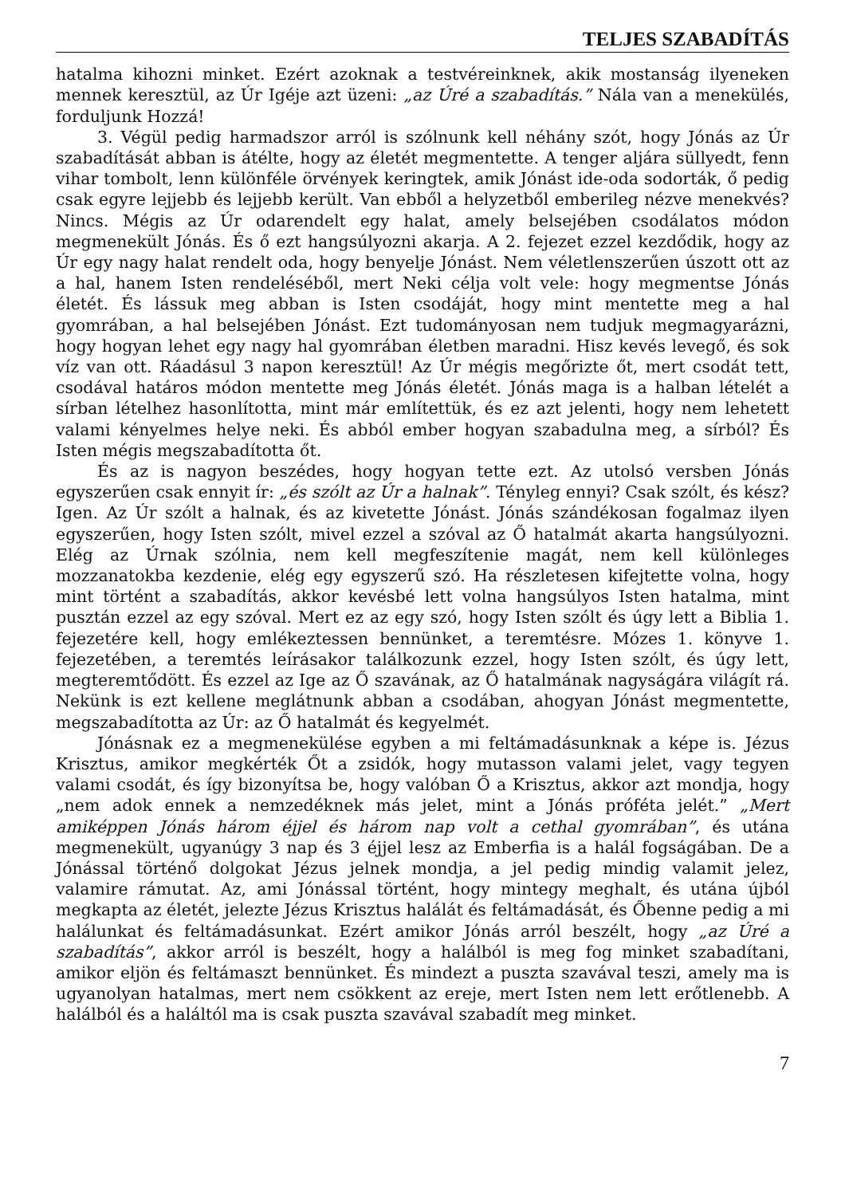TELJES SZABADÍTÁS
hatalma kihozni minket. Ezért azoknak a testvéreinknek, akik mostanság ilyeneken mennek keresztül, az Úr Igéje azt üzeni: „az Úré a szabadítás.” Nála van a menekülés, forduljunk Hozzá!
3. Végül pedig harmadszor arról is szólnunk kell néhány szót, hogy Jónás az Úr szabadítását abban is átélte, hogy az életét megmentette. A tenger aljára süllyedt, fenn vihar tombolt, lenn különféle örvények keringtek, amik Jónást ide-oda sodorták, ő pedig csak egyre lejjebb és lejjebb került. Van ebből a helyzetből emberileg nézve menekvés? Nincs. Mégis az Úr odarendelt egy halat, amely belsejében csodálatos módon megmenekült Jónás. És ő ezt hangsúlyozni akarja. A 2. fejezet ezzel kezdődik, hogy az Úr egy nagy halat rendelt oda, hogy benyelje Jónást. Nem véletlenszerűen úszott ott az a hal, hanem Isten rendeléséből, mert Neki célja volt vele: hogy megmentse Jónás életét. És lássuk meg abban is Isten csodáját, hogy mint mentette meg a hal gyomrában, a hal belsejében Jónást. Ezt tudományosan nem tudjuk megmagyarázni, hogy hogyan lehet egy nagy hal gyomrában életben maradni. Hisz kevés levegő, és sok víz van ott. Ráadásul 3 napon keresztül! Az Úr mégis megőrizte őt, mert csodát tett, csodával határos módon mentette meg Jónás életét. Jónás maga is a halban lételét a sírban lételhez hasonlította, mint már említettük, és ez azt jelenti, hogy nem lehetett valami kényelmes helye neki. És abból ember hogyan szabadulna meg, a sírból? És Isten mégis megszabadította őt.
És az is nagyon beszédes, hogy hogyan tette ezt. Az utolsó versben Jónás egyszerűen csak ennyit ír: „és szólt az Úr a halnak”. Tényleg ennyi? Csak szólt, és kész? Igen. Az Úr szólt a halnak, és az kivetette Jónást. Jónás szándékosan fogalmaz ilyen egyszerűen, hogy Isten szólt, mivel ezzel a szóval az Ő hatalmát akarta hangsúlyozni. Elég az Úrnak szólnia, nem kell megfeszítenie magát, nem kell különleges mozzanatokba kezdenie, elég egy egyszerű szó. Ha részletesen kifejtette volna, hogy mint történt a szabadítás, akkor kevésbé lett volna hangsúlyos Isten hatalma, mint pusztán ezzel az egy szóval. Mert ez az egy szó, hogy Isten szólt és úgy lett a Biblia 1. fejezetére kell, hogy emlékeztessen bennünket, a teremtésre. Mózes 1. könyve 1. fejezetében, a teremtés leírásakor találkozunk ezzel, hogy Isten szólt, és úgy lett, megteremtődött. És ezzel az Ige az Ő szavának, az Ő hatalmának nagyságára világít rá. Nekünk is ezt kellene meglátnunk abban a csodában, ahogyan Jónást megmentette, megszabadította az Úr: az Ő hatalmát és kegyelmét.
Jónásnak ez a megmenekülése egyben a mi feltámadásunknak a képe is. Jézus Krisztus, amikor megkérték Őt a zsidók, hogy mutasson valami jelet, vagy tegyen valami csodát, és így bizonyítsa be, hogy valóban Ő a Krisztus, akkor azt mondja, hogy „nem adok ennek a nemzedéknek más jelet, mint a Jónás próféta jelét.” „Mert amiképpen Jónás három éjjel és három nap volt a cethal gyomrában”, és utána megmenekült, ugyanúgy 3 nap és 3 éjjel lesz az Emberfia is a halál fogságában. De a Jónással történő dolgokat Jézus jelnek mondja, a jel pedig mindig valamit jelez, valamire rámutat. Az, ami Jónással történt, hogy mintegy meghalt, és utána újból megkapta az életét, jelezte Jézus Krisztus halálát és feltámadását, és Őbenne pedig a mi halálunkat és feltámadásunkat. Ezért amikor Jónás arról beszélt, hogy „az Úré a szabadítás”, akkor arról is beszélt, hogy a halálból is meg fog minket szabadítani, amikor eljön és feltámaszt bennünket. És mindezt a puszta szavával teszi, amely ma is ugyanolyan hatalmas, mert nem csökkent az ereje, mert Isten nem lett erőtlenebb. A halálból és a haláltól ma is csak puszta szavával szabadít meg minket.
7